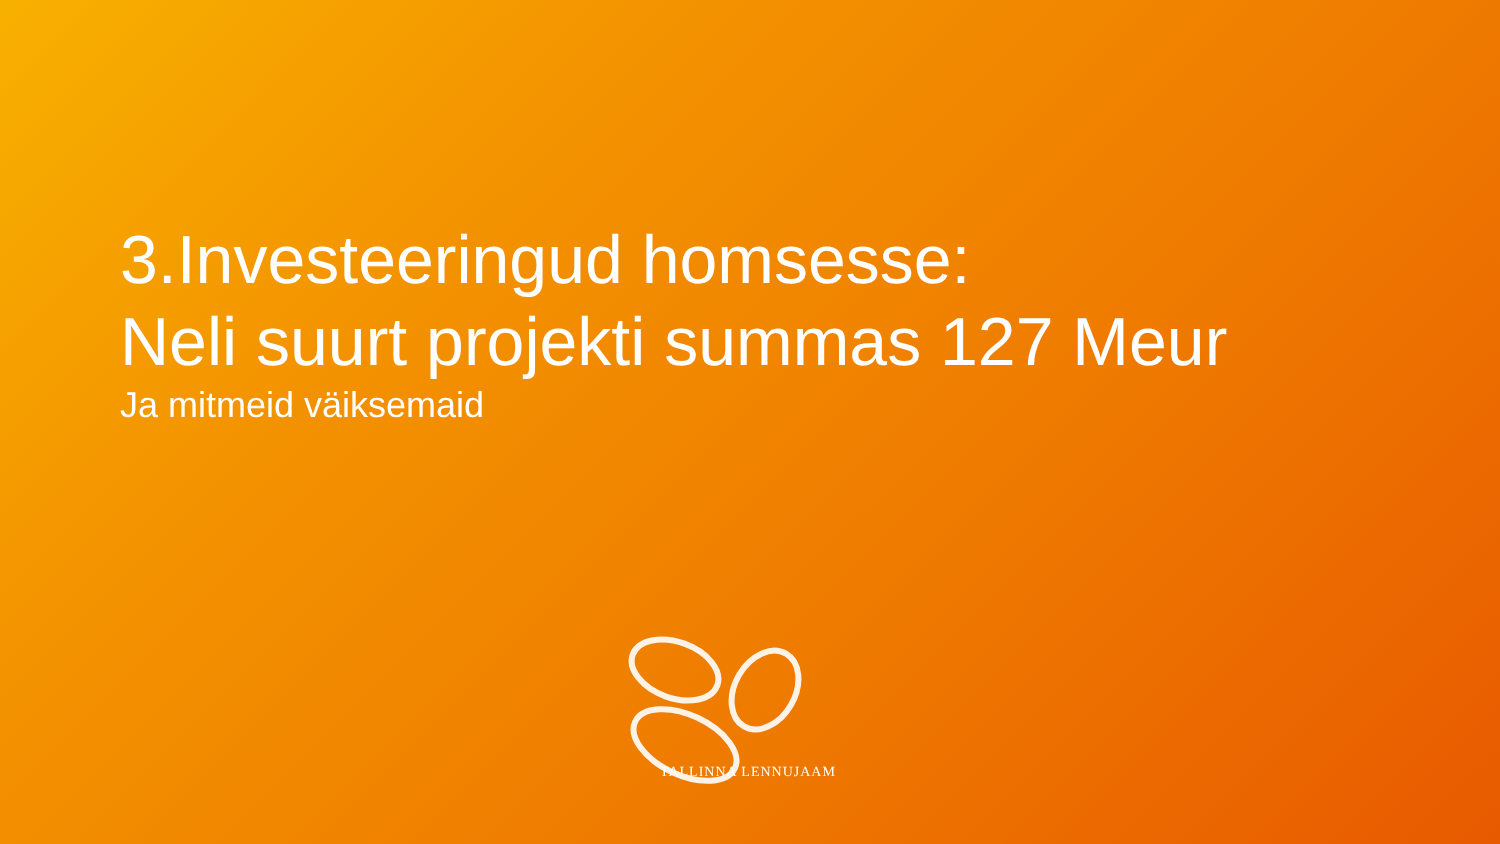3.Investeeringud homsesse:
Neli suurt projekti summas 127 Meur
Ja mitmeid väiksemaid
TALLINNA LENNUJAAM